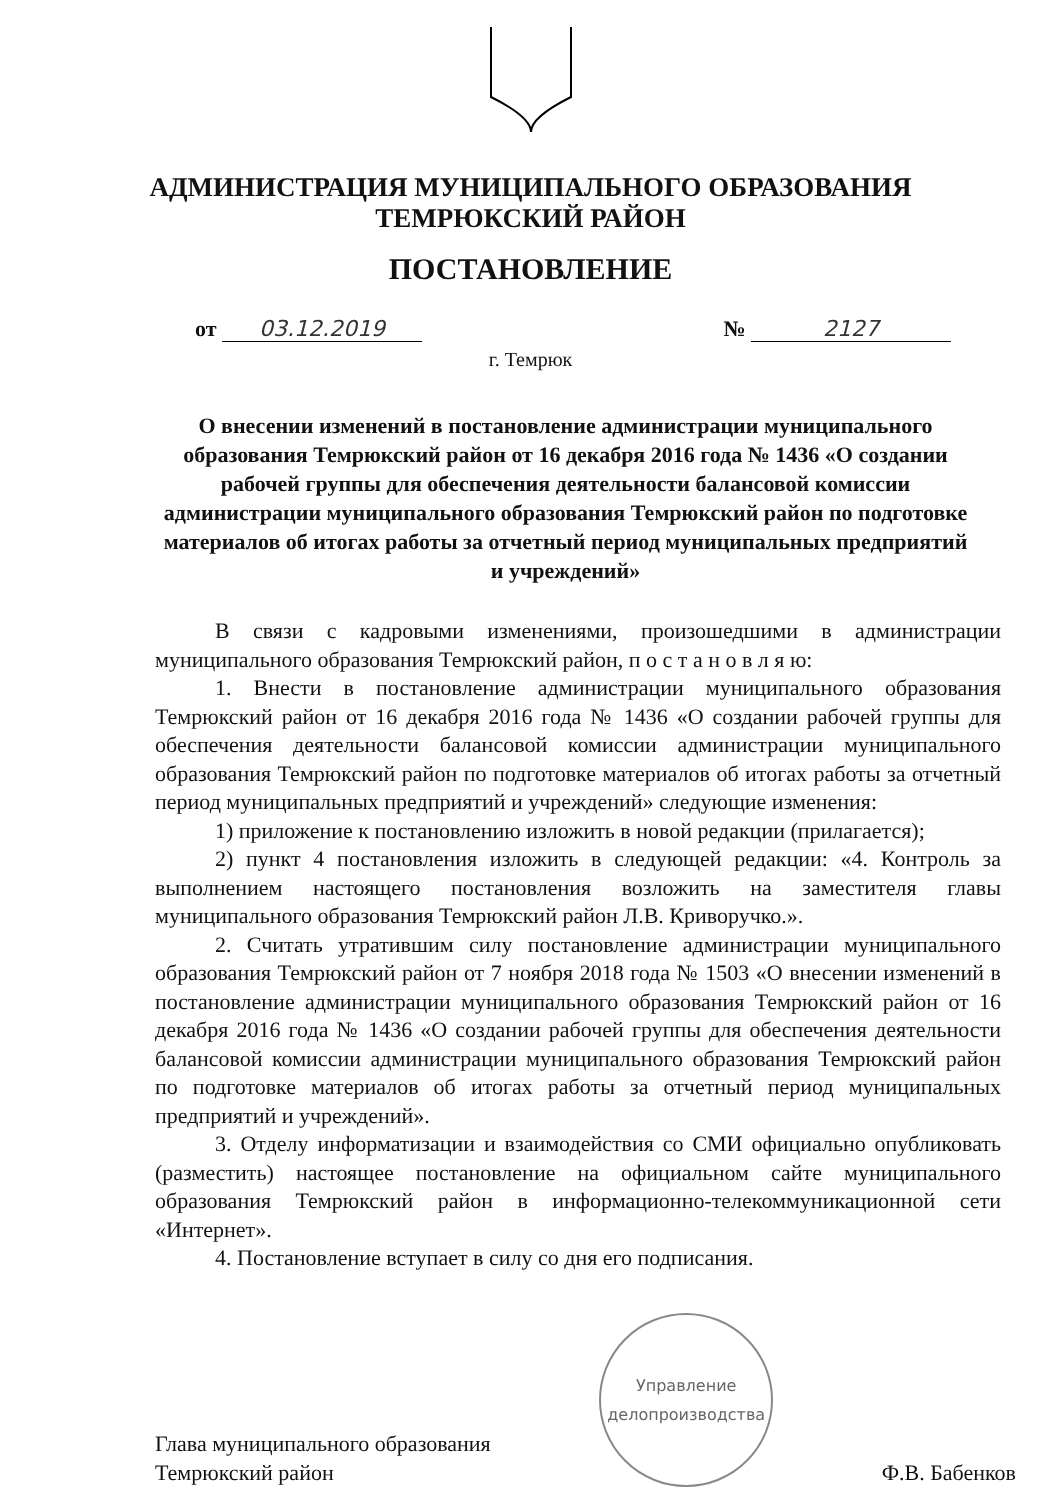АДМИНИСТРАЦИЯ МУНИЦИПАЛЬНОГО ОБРАЗОВАНИЯ
ТЕМРЮКСКИЙ РАЙОН
ПОСТАНОВЛЕНИЕ
от 03.12.2019 № 2127
г. Темрюк
О внесении изменений в постановление администрации муниципального образования Темрюкский район от 16 декабря 2016 года № 1436 «О создании рабочей группы для обеспечения деятельности балансовой комиссии администрации муниципального образования Темрюкский район по подготовке материалов об итогах работы за отчетный период муниципальных предприятий и учреждений»
В связи с кадровыми изменениями, произошедшими в администрации муниципального образования Темрюкский район, п о с т а н о в л я ю:
1. Внести в постановление администрации муниципального образования Темрюкский район от 16 декабря 2016 года № 1436 «О создании рабочей группы для обеспечения деятельности балансовой комиссии администрации муниципального образования Темрюкский район по подготовке материалов об итогах работы за отчетный период муниципальных предприятий и учреждений» следующие изменения:
1) приложение к постановлению изложить в новой редакции (прилагается);
2) пункт 4 постановления изложить в следующей редакции: «4. Контроль за выполнением настоящего постановления возложить на заместителя главы муниципального образования Темрюкский район Л.В. Криворучко.».
2. Считать утратившим силу постановление администрации муниципального образования Темрюкский район от 7 ноября 2018 года № 1503 «О внесении изменений в постановление администрации муниципального образования Темрюкский район от 16 декабря 2016 года № 1436 «О создании рабочей группы для обеспечения деятельности балансовой комиссии администрации муниципального образования Темрюкский район по подготовке материалов об итогах работы за отчетный период муниципальных предприятий и учреждений».
3. Отделу информатизации и взаимодействия со СМИ официально опубликовать (разместить) настоящее постановление на официальном сайте муниципального образования Темрюкский район в информационно-телекоммуникационной сети «Интернет».
4. Постановление вступает в силу со дня его подписания.
Глава муниципального образования
Темрюкский район
Управление
делопроизводства
Ф.В. Бабенков